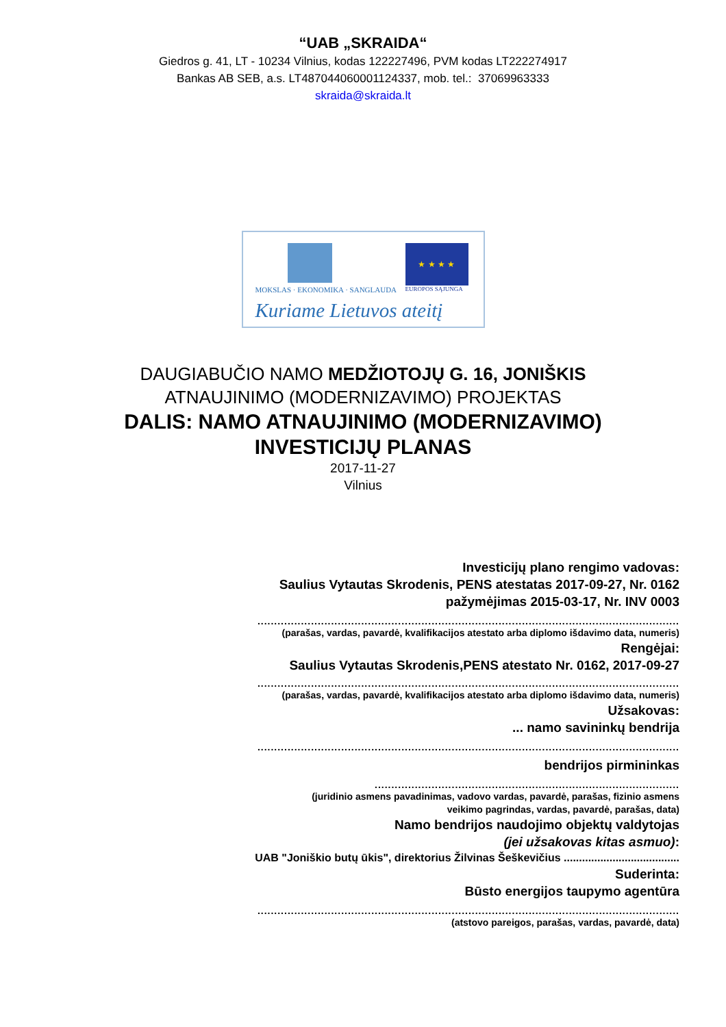“UAB „SKRAIDA“
Giedros g. 41, LT - 10234 Vilnius, kodas 122227496, PVM kodas LT222274917
Bankas AB SEB, a.s. LT487044060001124337, mob. tel.: 37069963333
skraida@skraida.lt
★ ★ ★ ★
MOKSLAS · EKONOMIKA · SANGLAUDA
EUROPOS SĄJUNGA
Kuriame Lietuvos ateitį
DAUGIABUČIO NAMO MEDŽIOTOJŲ G. 16, JONIŠKIS
ATNAUJINIMO (MODERNIZAVIMO) PROJEKTAS
DALIS: NAMO ATNAUJINIMO (MODERNIZAVIMO)
INVESTICIJŲ PLANAS
2017-11-27
Vilnius
Investicijų plano rengimo vadovas:
Saulius Vytautas Skrodenis, PENS atestatas 2017-09-27, Nr. 0162
pažymėjimas 2015-03-17, Nr. INV 0003
..............................................................................................................................
(parašas, vardas, pavardė, kvalifikacijos atestato arba diplomo išdavimo data, numeris)
Rengėjai:
Saulius Vytautas Skrodenis,PENS atestato Nr. 0162, 2017-09-27
..............................................................................................................................
(parašas, vardas, pavardė, kvalifikacijos atestato arba diplomo išdavimo data, numeris)
Užsakovas:
... namo savininkų bendrija
..............................................................................................................................
bendrijos pirmininkas
...........................................................................................
(juridinio asmens pavadinimas, vadovo vardas, pavardė, parašas, fizinio asmens
veikimo pagrindas, vardas, pavardė, parašas, data)
Namo bendrijos naudojimo objektų valdytojas
(jei užsakovas kitas asmuo):
UAB "Joniškio butų ūkis", direktorius Žilvinas Šeškevičius ......................................
Suderinta:
Būsto energijos taupymo agentūra
..............................................................................................................................
(atstovo pareigos, parašas, vardas, pavardė, data)